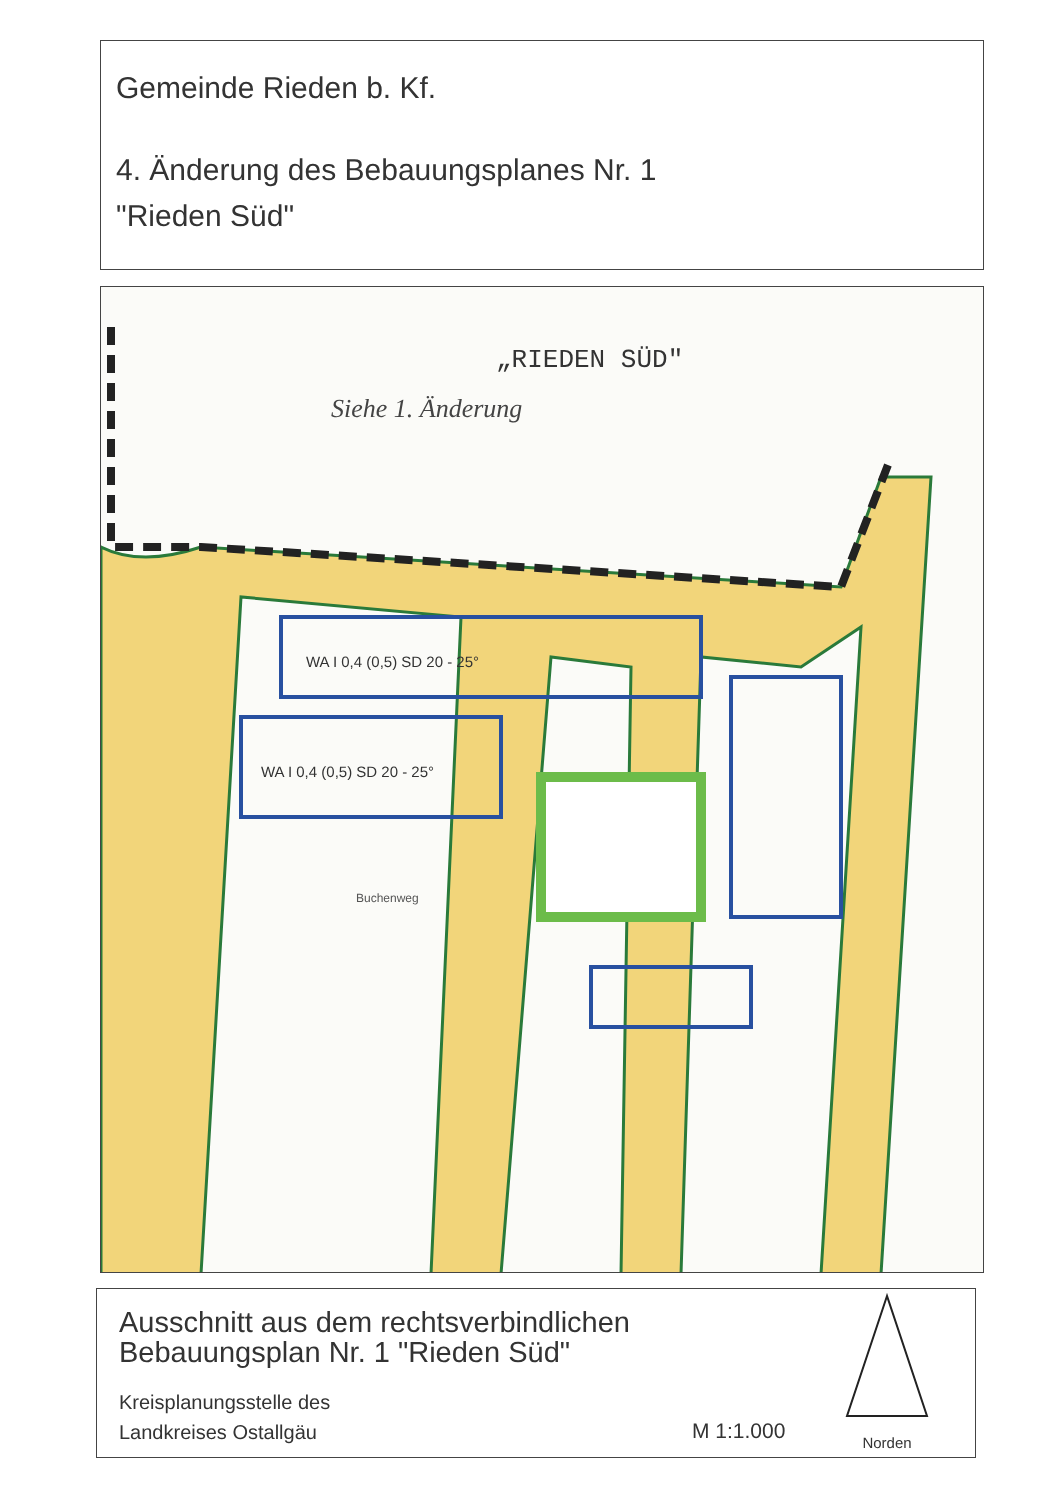Gemeinde Rieden b. Kf.
4. Änderung des Bebauungsplanes Nr. 1
"Rieden Süd"
„RIEDEN SÜD"
Siehe 1. Änderung
WA I 0,4 (0,5) SD 20 - 25°
WA I 0,4 (0,5) SD 20 - 25°
Buchenweg
Ausschnitt aus dem rechtsverbindlichen
Bebauungsplan Nr. 1 "Rieden Süd"
Kreisplanungsstelle des
Landkreises Ostallgäu
M 1:1.000
Norden